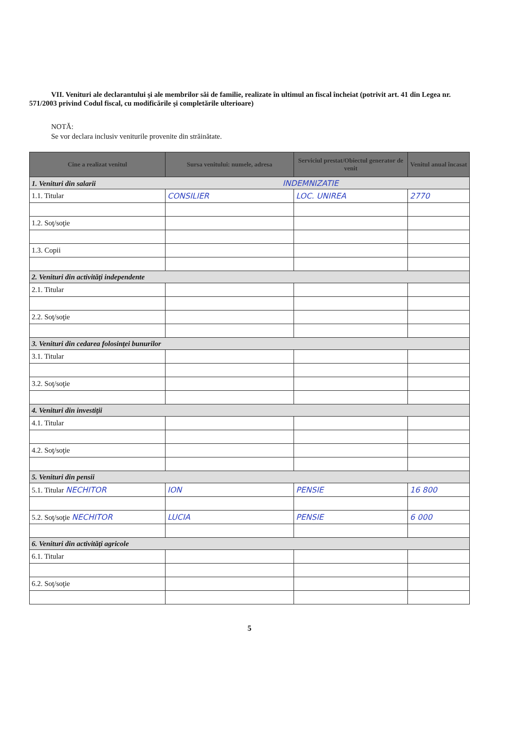VII. Venituri ale declarantului şi ale membrilor săi de familie, realizate în ultimul an fiscal încheiat (potrivit art. 41 din Legea nr. 571/2003 privind Codul fiscal, cu modificările şi completările ulterioare)
NOTĂ:
Se vor declara inclusiv veniturile provenite din străinătate.
| Cine a realizat venitul | Sursa venitului: numele, adresa | Serviciul prestat/Obiectul generator de venit | Venitul anual încasat |
| --- | --- | --- | --- |
| 1. Venituri din salarii INDEMNIZATIE | | | |
| 1.1. Titular | CONSILIER | LOC. UNIREA | 2770 |
| 1.2. Soţ/soţie | | | |
| 1.3. Copii | | | |
| 2. Venituri din activităţi independente | | | |
| 2.1. Titular | | | |
| 2.2. Soţ/soţie | | | |
| 3. Venituri din cedarea folosinţei bunurilor | | | |
| 3.1. Titular | | | |
| 3.2. Soţ/soţie | | | |
| 4. Venituri din investiţii | | | |
| 4.1. Titular | | | |
| 4.2. Soţ/soţie | | | |
| 5. Venituri din pensii | | | |
| 5.1. Titular NECHITOR | ION | PENSIE | 16 800 |
| 5.2. Soţ/soţie NECHITOR | LUCIA | PENSIE | 6 000 |
| 6. Venituri din activităţi agricole | | | |
| 6.1. Titular | | | |
| 6.2. Soţ/soţie | | | |
5